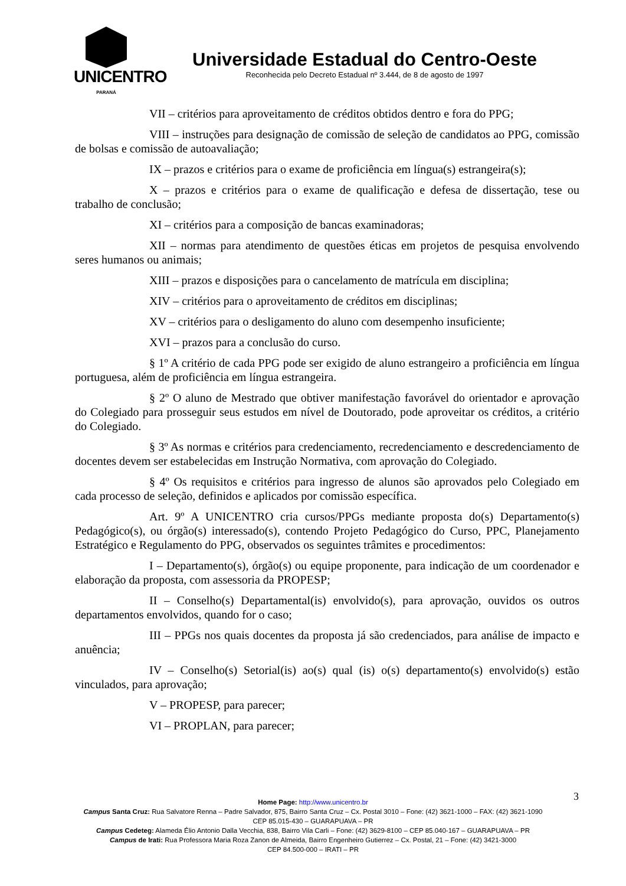UNICENTRO
PARANÁ
Universidade Estadual do Centro-Oeste
Reconhecida pelo Decreto Estadual nº 3.444, de 8 de agosto de 1997
VII – critérios para aproveitamento de créditos obtidos dentro e fora do PPG;
VIII – instruções para designação de comissão de seleção de candidatos ao PPG, comissão de bolsas e comissão de autoavaliação;
IX – prazos e critérios para o exame de proficiência em língua(s) estrangeira(s);
X – prazos e critérios para o exame de qualificação e defesa de dissertação, tese ou trabalho de conclusão;
XI – critérios para a composição de bancas examinadoras;
XII – normas para atendimento de questões éticas em projetos de pesquisa envolvendo seres humanos ou animais;
XIII – prazos e disposições para o cancelamento de matrícula em disciplina;
XIV – critérios para o aproveitamento de créditos em disciplinas;
XV – critérios para o desligamento do aluno com desempenho insuficiente;
XVI – prazos para a conclusão do curso.
§ 1º A critério de cada PPG pode ser exigido de aluno estrangeiro a proficiência em língua portuguesa, além de proficiência em língua estrangeira.
§ 2º O aluno de Mestrado que obtiver manifestação favorável do orientador e aprovação do Colegiado para prosseguir seus estudos em nível de Doutorado, pode aproveitar os créditos, a critério do Colegiado.
§ 3º As normas e critérios para credenciamento, recredenciamento e descredenciamento de docentes devem ser estabelecidas em Instrução Normativa, com aprovação do Colegiado.
§ 4º Os requisitos e critérios para ingresso de alunos são aprovados pelo Colegiado em cada processo de seleção, definidos e aplicados por comissão específica.
Art. 9º A UNICENTRO cria cursos/PPGs mediante proposta do(s) Departamento(s) Pedagógico(s), ou órgão(s) interessado(s), contendo Projeto Pedagógico do Curso, PPC, Planejamento Estratégico e Regulamento do PPG, observados os seguintes trâmites e procedimentos:
I – Departamento(s), órgão(s) ou equipe proponente, para indicação de um coordenador e elaboração da proposta, com assessoria da PROPESP;
II – Conselho(s) Departamental(is) envolvido(s), para aprovação, ouvidos os outros departamentos envolvidos, quando for o caso;
III – PPGs nos quais docentes da proposta já são credenciados, para análise de impacto e anuência;
IV – Conselho(s) Setorial(is) ao(s) qual (is) o(s) departamento(s) envolvido(s) estão vinculados, para aprovação;
V – PROPESP, para parecer;
VI – PROPLAN, para parecer;
3
Home Page: http://www.unicentro.br
Campus Santa Cruz: Rua Salvatore Renna – Padre Salvador, 875, Bairro Santa Cruz – Cx. Postal 3010 – Fone: (42) 3621-1000 – FAX: (42) 3621-1090
CEP 85.015-430 – GUARAPUAVA – PR
Campus Cedeteg: Alameda Élio Antonio Dalla Vecchia, 838, Bairro Vila Carli – Fone: (42) 3629-8100 – CEP 85.040-167 – GUARAPUAVA – PR
Campus de Irati: Rua Professora Maria Roza Zanon de Almeida, Bairro Engenheiro Gutierrez – Cx. Postal, 21 – Fone: (42) 3421-3000
CEP 84.500-000 – IRATI – PR